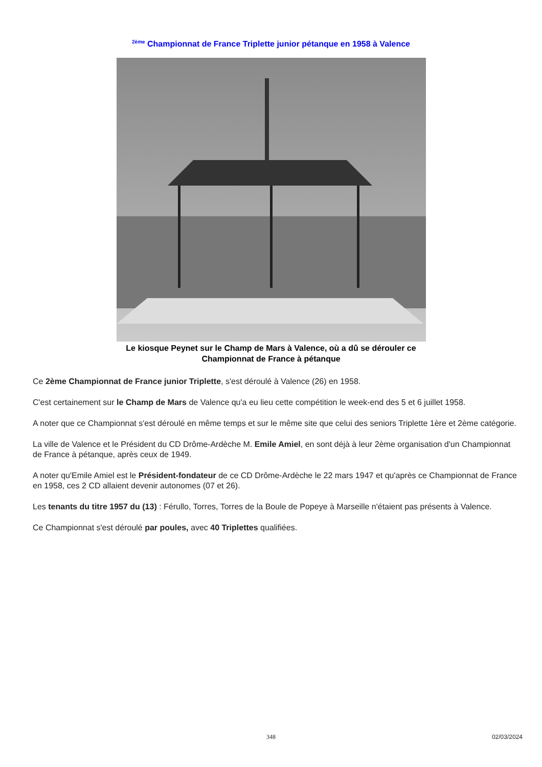<sup>2ème</sup> Championnat de France Triplette junior pétanque en 1958 à Valence
Le kiosque Peynet sur le Champ de Mars à Valence, où a dû se dérouler ce
Championnat de France à pétanque
Ce 2ème Championnat de France junior Triplette, s'est déroulé à Valence (26) en 1958.
C'est certainement sur le Champ de Mars de Valence qu'a eu lieu cette compétition le week-end des 5 et 6 juillet 1958.
A noter que ce Championnat s'est déroulé en même temps et sur le même site que celui des seniors Triplette 1ère et 2ème catégorie.
La ville de Valence et le Président du CD Drôme-Ardèche M. Emile Amiel, en sont déjà à leur 2ème organisation d'un Championnat de France à pétanque, après ceux de 1949.
A noter qu'Emile Amiel est le Président-fondateur de ce CD Drôme-Ardèche le 22 mars 1947 et qu'après ce Championnat de France en 1958, ces 2 CD allaient devenir autonomes (07 et 26).
Les tenants du titre 1957 du (13) : Férullo, Torres, Torres de la Boule de Popeye à Marseille n'étaient pas présents à Valence.
Ce Championnat s'est déroulé par poules, avec 40 Triplettes qualifiées.
348
02/03/2024